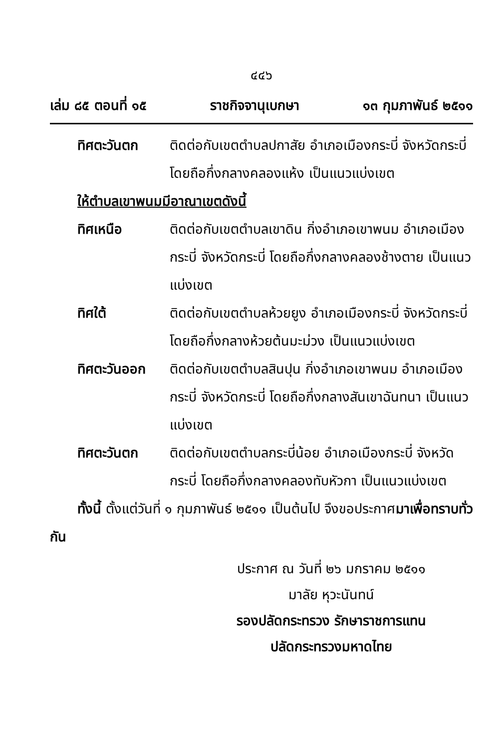๔๔๖
เล่ม ๘๕ ตอนที่ ๑๕ ราชกิจจานุเบกษา ๑๓ กุมภาพันธ์ ๒๕๑๑
ทิศตะวันตก ติดต่อกับเขตตำบลปกาสัย อำเภอเมืองกระบี่ จังหวัดกระบี่ โดยถือกึ่งกลางคลองแห้ง เป็นแนวแบ่งเขต
ให้ตำบลเขาพนมมีอาณาเขตดังนี้
ทิศเหนือ ติดต่อกับเขตตำบลเขาดิน กิ่งอำเภอเขาพนม อำเภอเมืองกระบี่ จังหวัดกระบี่ โดยถือกึ่งกลางคลองช้างตาย เป็นแนวแบ่งเขต
ทิศใต้ ติดต่อกับเขตตำบลห้วยยูง อำเภอเมืองกระบี่ จังหวัดกระบี่ โดยถือกึ่งกลางห้วยต้นมะม่วง เป็นแนวแบ่งเขต
ทิศตะวันออก ติดต่อกับเขตตำบลสินปุน กิ่งอำเภอเขาพนม อำเภอเมืองกระบี่ จังหวัดกระบี่ โดยถือกึ่งกลางสันเขาฉันทนา เป็นแนวแบ่งเขต
ทิศตะวันตก ติดต่อกับเขตตำบลกระบี่น้อย อำเภอเมืองกระบี่ จังหวัดกระบี่ โดยถือกึ่งกลางคลองทับหัวกา เป็นแนวแบ่งเขต
ทั้งนี้ ตั้งแต่วันที่ ๑ กุมภาพันธ์ ๒๕๑๑ เป็นต้นไป จึงขอประกาศมาเพื่อทราบทั่วกัน
ประกาศ ณ วันที่ ๒๖ มกราคม ๒๕๑๑
มาลัย หุวะนันทน์
รองปลัดกระทรวง รักษาราชการแทน
ปลัดกระทรวงมหาดไทย